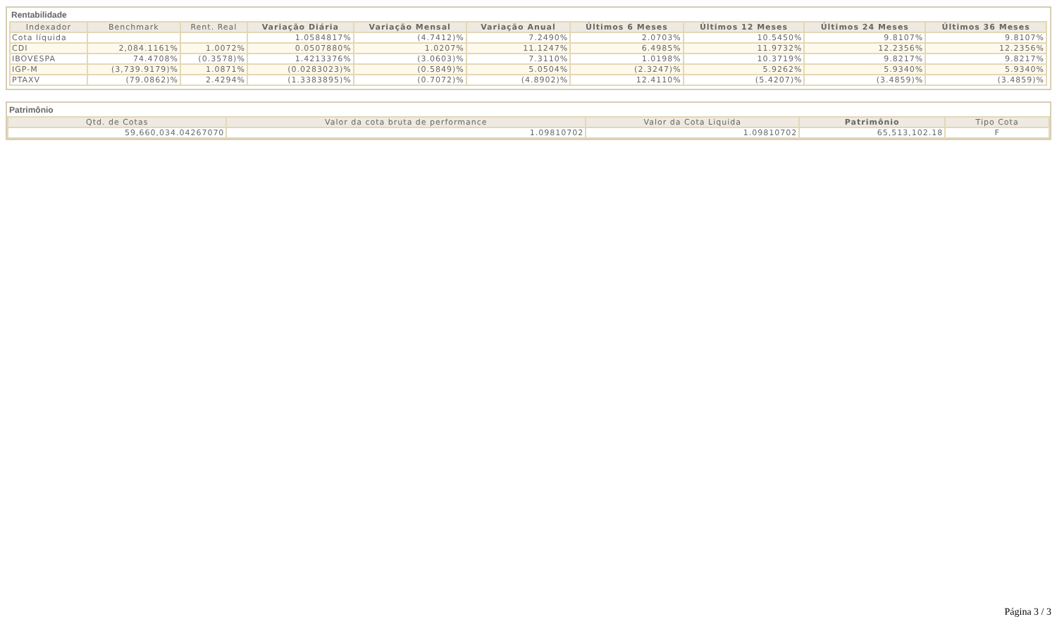Rentabilidade
| Indexador | Benchmark | Rent. Real | Variação Diária | Variação Mensal | Variação Anual | Últimos 6 Meses | Últimos 12 Meses | Últimos 24 Meses | Últimos 36 Meses |
| --- | --- | --- | --- | --- | --- | --- | --- | --- | --- |
| Cota líquida | | | 1.0584817% | (4.7412)% | 7.2490% | 2.0703% | 10.5450% | 9.8107% | 9.8107% |
| CDI | 2,084.1161% | 1.0072% | 0.0507880% | 1.0207% | 11.1247% | 6.4985% | 11.9732% | 12.2356% | 12.2356% |
| IBOVESPA | 74.4708% | (0.3578)% | 1.4213376% | (3.0603)% | 7.3110% | 1.0198% | 10.3719% | 9.8217% | 9.8217% |
| IGP-M | (3,739.9179)% | 1.0871% | (0.0283023)% | (0.5849)% | 5.0504% | (2.3247)% | 5.9262% | 5.9340% | 5.9340% |
| PTAXV | (79.0862)% | 2.4294% | (1.3383895)% | (0.7072)% | (4.8902)% | 12.4110% | (5.4207)% | (3.4859)% | (3.4859)% |
Patrimônio
| Qtd. de Cotas | Valor da cota bruta de performance | Valor da Cota Liquida | Patrimônio | Tipo Cota |
| --- | --- | --- | --- | --- |
| 59,660,034.04267070 | 1.09810702 | 1.09810702 | 65,513,102.18 | F |
Página 3 / 3